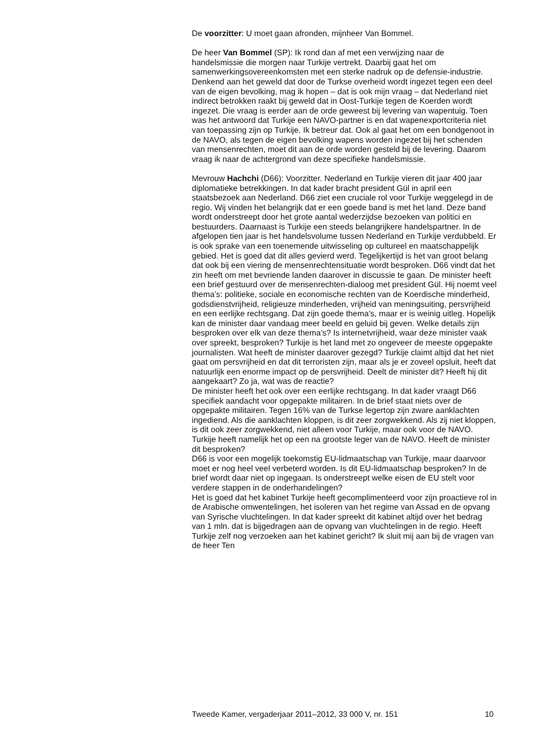De voorzitter: U moet gaan afronden, mijnheer Van Bommel.
De heer Van Bommel (SP): Ik rond dan af met een verwijzing naar de handelsmissie die morgen naar Turkije vertrekt. Daarbij gaat het om samenwerkingsovereenkomsten met een sterke nadruk op de defensie-industrie. Denkend aan het geweld dat door de Turkse overheid wordt ingezet tegen een deel van de eigen bevolking, mag ik hopen – dat is ook mijn vraag – dat Nederland niet indirect betrokken raakt bij geweld dat in Oost-Turkije tegen de Koerden wordt ingezet. Die vraag is eerder aan de orde geweest bij levering van wapentuig. Toen was het antwoord dat Turkije een NAVO-partner is en dat wapenexportcriteria niet van toepassing zijn op Turkije. Ik betreur dat. Ook al gaat het om een bondgenoot in de NAVO, als tegen de eigen bevolking wapens worden ingezet bij het schenden van mensenrechten, moet dit aan de orde worden gesteld bij de levering. Daarom vraag ik naar de achtergrond van deze specifieke handelsmissie.
Mevrouw Hachchi (D66): Voorzitter. Nederland en Turkije vieren dit jaar 400 jaar diplomatieke betrekkingen. In dat kader bracht president Gül in april een staatsbezoek aan Nederland. D66 ziet een cruciale rol voor Turkije weggelegd in de regio. Wij vinden het belangrijk dat er een goede band is met het land. Deze band wordt onderstreept door het grote aantal wederzijdse bezoeken van politici en bestuurders. Daarnaast is Turkije een steeds belangrijkere handelspartner. In de afgelopen tien jaar is het handelsvolume tussen Nederland en Turkije verdubbeld. Er is ook sprake van een toenemende uitwisseling op cultureel en maatschappelijk gebied. Het is goed dat dit alles gevierd werd. Tegelijkertijd is het van groot belang dat ook bij een viering de mensenrechtensituatie wordt besproken. D66 vindt dat het zin heeft om met bevriende landen daarover in discussie te gaan. De minister heeft een brief gestuurd over de mensenrechten-dialoog met president Gül. Hij noemt veel thema’s: politieke, sociale en economische rechten van de Koerdische minderheid, godsdienstvrijheid, religieuze minderheden, vrijheid van meningsuiting, persvrijheid en een eerlijke rechtsgang. Dat zijn goede thema’s, maar er is weinig uitleg. Hopelijk kan de minister daar vandaag meer beeld en geluid bij geven. Welke details zijn besproken over elk van deze thema’s? Is internetvrijheid, waar deze minister vaak over spreekt, besproken? Turkije is het land met zo ongeveer de meeste opgepakte journalisten. Wat heeft de minister daarover gezegd? Turkije claimt altijd dat het niet gaat om persvrijheid en dat dit terroristen zijn, maar als je er zoveel opsluit, heeft dat natuurlijk een enorme impact op de persvrijheid. Deelt de minister dit? Heeft hij dit aangekaart? Zo ja, wat was de reactie?
De minister heeft het ook over een eerlijke rechtsgang. In dat kader vraagt D66 specifiek aandacht voor opgepakte militairen. In de brief staat niets over de opgepakte militairen. Tegen 16% van de Turkse legertop zijn zware aanklachten ingediend. Als die aanklachten kloppen, is dit zeer zorgwekkend. Als zij niet kloppen, is dit ook zeer zorgwekkend, niet alleen voor Turkije, maar ook voor de NAVO. Turkije heeft namelijk het op een na grootste leger van de NAVO. Heeft de minister dit besproken?
D66 is voor een mogelijk toekomstig EU-lidmaatschap van Turkije, maar daarvoor moet er nog heel veel verbeterd worden. Is dit EU-lidmaatschap besproken? In de brief wordt daar niet op ingegaan. Is onderstreept welke eisen de EU stelt voor verdere stappen in de onderhandelingen?
Het is goed dat het kabinet Turkije heeft gecomplimenteerd voor zijn proactieve rol in de Arabische omwentelingen, het isoleren van het regime van Assad en de opvang van Syrische vluchtelingen. In dat kader spreekt dit kabinet altijd over het bedrag van 1 mln. dat is bijgedragen aan de opvang van vluchtelingen in de regio. Heeft Turkije zelf nog verzoeken aan het kabinet gericht? Ik sluit mij aan bij de vragen van de heer Ten
Tweede Kamer, vergaderjaar 2011–2012, 33 000 V, nr. 151 10